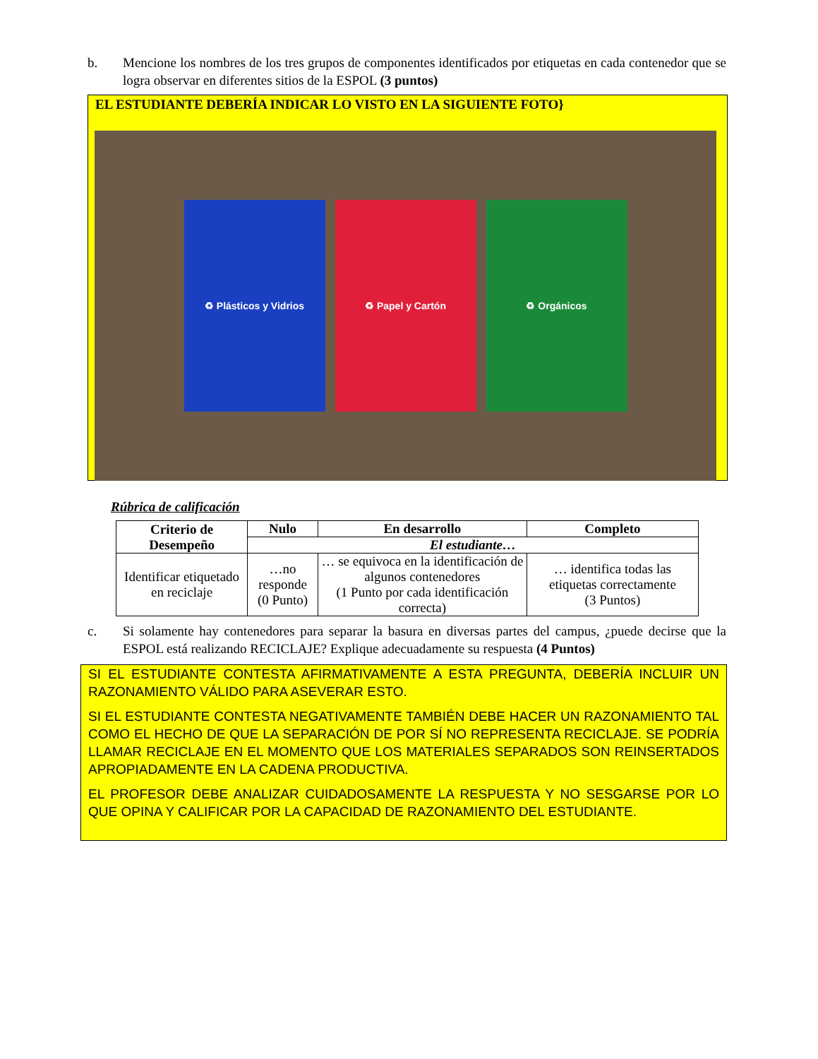b. Mencione los nombres de los tres grupos de componentes identificados por etiquetas en cada contenedor que se logra observar en diferentes sitios de la ESPOL (3 puntos)
EL ESTUDIANTE DEBERÍA INDICAR LO VISTO EN LA SIGUIENTE FOTO}
♻ Plásticos y Vidrios ♻ Papel y Cartón ♻ Orgánicos
Rúbrica de calificación
| Criterio de Desempeño | Nulo | En desarrollo | Completo |
| --- | --- | --- | --- |
| | El estudiante… | | |
| Identificar etiquetado en reciclaje | …no responde (0 Punto) | … se equivoca en la identificación de algunos contenedores (1 Punto por cada identificación correcta) | … identifica todas las etiquetas correctamente (3 Puntos) |
c. Si solamente hay contenedores para separar la basura en diversas partes del campus, ¿puede decirse que la ESPOL está realizando RECICLAJE? Explique adecuadamente su respuesta (4 Puntos)
SI EL ESTUDIANTE CONTESTA AFIRMATIVAMENTE A ESTA PREGUNTA, DEBERÍA INCLUIR UN RAZONAMIENTO VÁLIDO PARA ASEVERAR ESTO.
SI EL ESTUDIANTE CONTESTA NEGATIVAMENTE TAMBIÉN DEBE HACER UN RAZONAMIENTO TAL COMO EL HECHO DE QUE LA SEPARACIÓN DE POR SÍ NO REPRESENTA RECICLAJE. SE PODRÍA LLAMAR RECICLAJE EN EL MOMENTO QUE LOS MATERIALES SEPARADOS SON REINSERTADOS APROPIADAMENTE EN LA CADENA PRODUCTIVA.
EL PROFESOR DEBE ANALIZAR CUIDADOSAMENTE LA RESPUESTA Y NO SESGARSE POR LO QUE OPINA Y CALIFICAR POR LA CAPACIDAD DE RAZONAMIENTO DEL ESTUDIANTE.